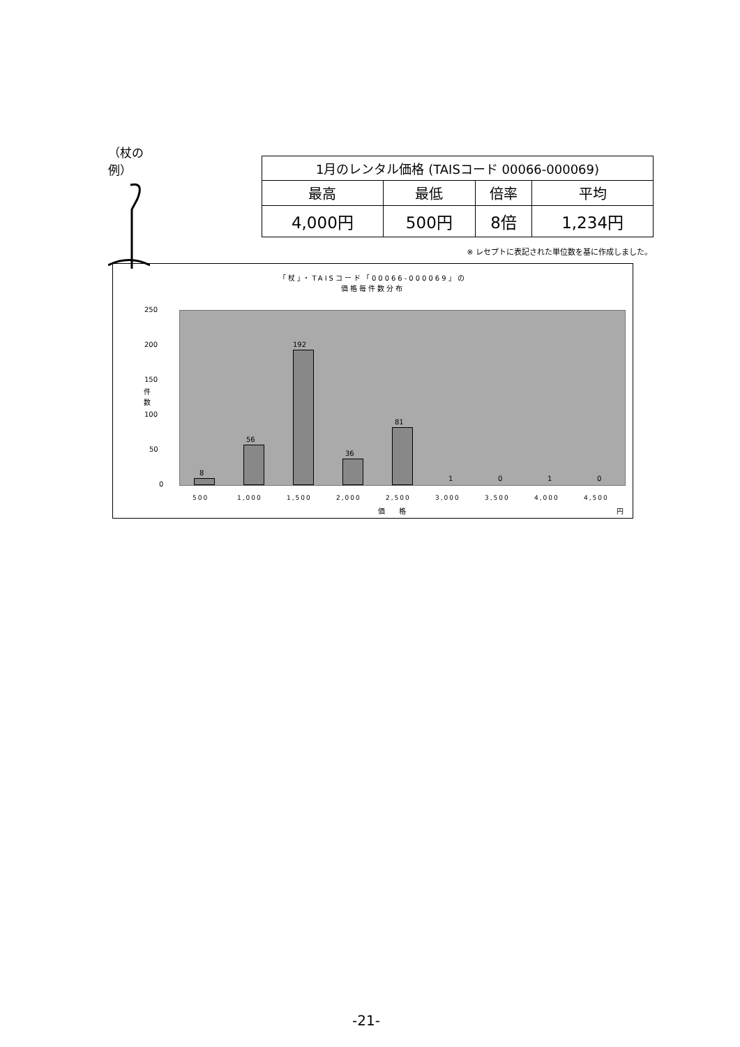（杖の例）
| 1月のレンタル価格 (TAISコード 00066-000069) | | | |
| 最高 | 最低 | 倍率 | 平均 |
| 4,000円 | 500円 | 8倍 | 1,234円 |
※ レセプトに表記された単位数を基に作成しました。
「杖」・TAISコード「00066-000069」の
価格毎件数分布
件
数
250
200
150
100
50
0
8
56
192
36
81
1 0 1 0
500 1,000 1,500 2,000 2,500 3,000 3,500 4,000 4,500
価　　格 円
-21-